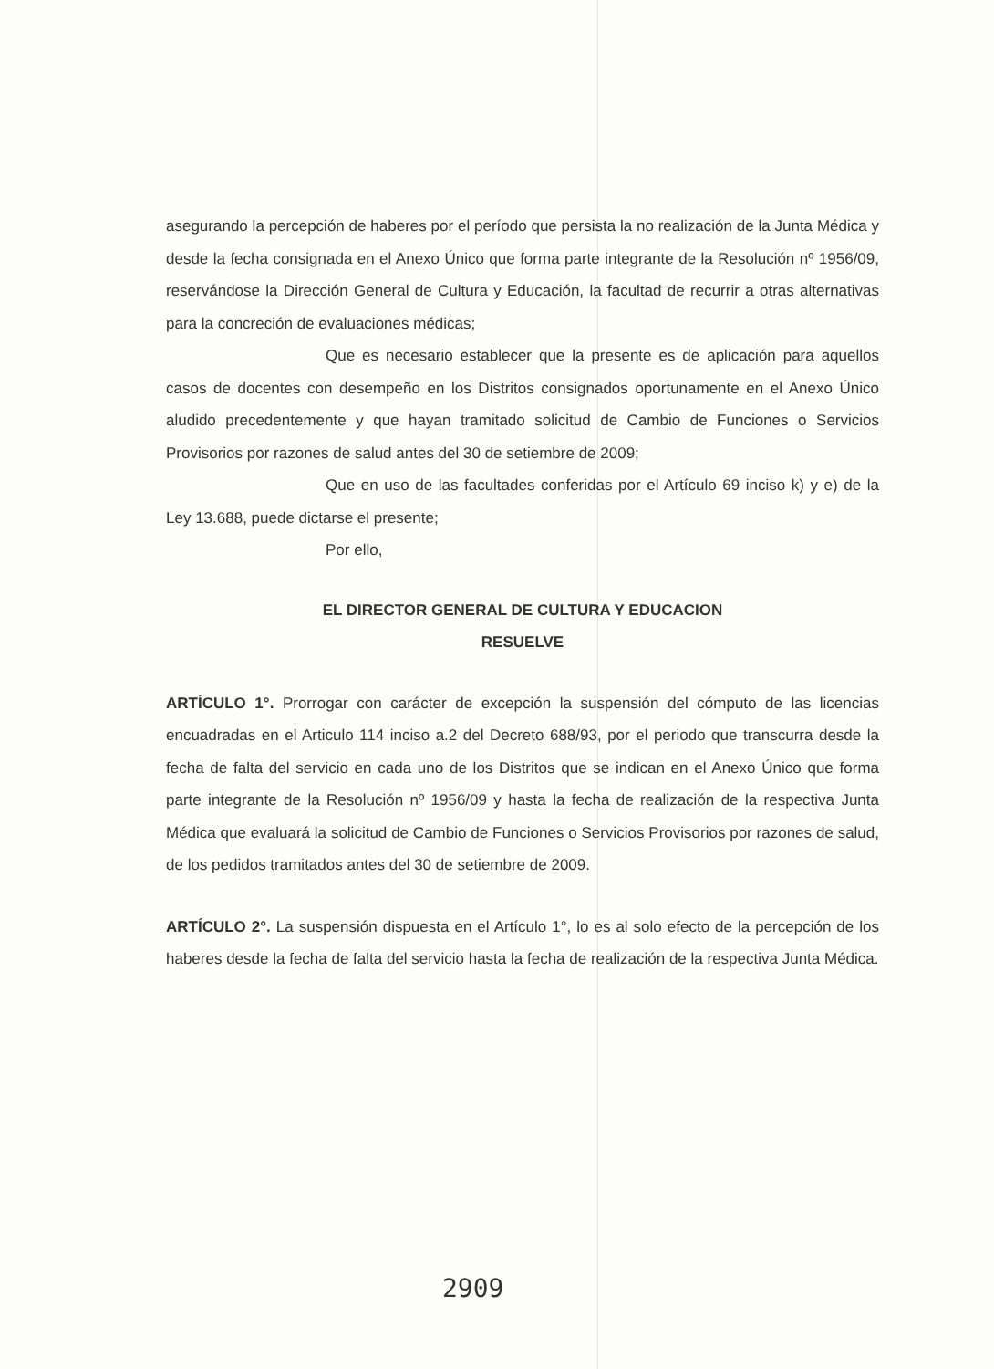asegurando la percepción de haberes por el período que persista la no realización de la Junta Médica y desde la fecha consignada en el Anexo Único que forma parte integrante de la Resolución nº 1956/09, reservándose la Dirección General de Cultura y Educación, la facultad de recurrir a otras alternativas para la concreción de evaluaciones médicas;
Que es necesario establecer que la presente es de aplicación para aquellos casos de docentes con desempeño en los Distritos consignados oportunamente en el Anexo Único aludido precedentemente y que hayan tramitado solicitud de Cambio de Funciones o Servicios Provisorios por razones de salud antes del 30 de setiembre de 2009;
Que en uso de las facultades conferidas por el Artículo 69 inciso k) y e) de la Ley 13.688, puede dictarse el presente;
Por ello,
EL DIRECTOR GENERAL DE CULTURA Y EDUCACION
RESUELVE
ARTÍCULO 1°. Prorrogar con carácter de excepción la suspensión del cómputo de las licencias encuadradas en el Articulo 114 inciso a.2 del Decreto 688/93, por el periodo que transcurra desde la fecha de falta del servicio en cada uno de los Distritos que se indican en el Anexo Único que forma parte integrante de la Resolución nº 1956/09 y hasta la fecha de realización de la respectiva Junta Médica que evaluará la solicitud de Cambio de Funciones o Servicios Provisorios por razones de salud, de los pedidos tramitados antes del 30 de setiembre de 2009.
ARTÍCULO 2°. La suspensión dispuesta en el Artículo 1°, lo es al solo efecto de la percepción de los haberes desde la fecha de falta del servicio hasta la fecha de realización de la respectiva Junta Médica.
2909